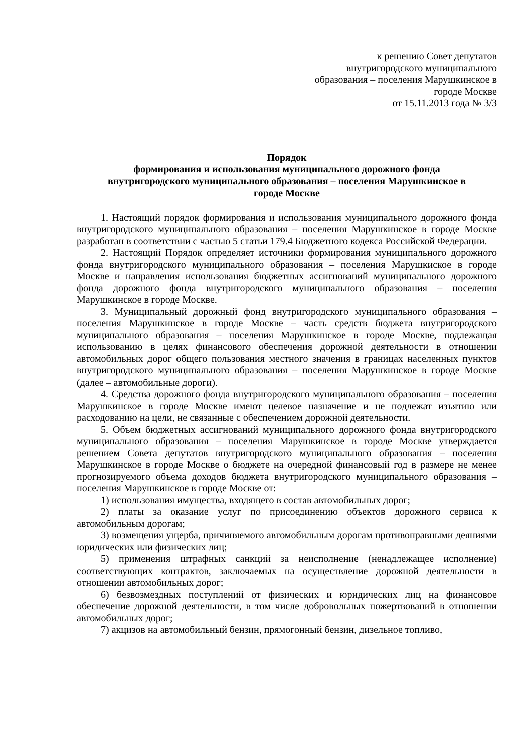к решению Совет депутатов
внутригородского муниципального
образования – поселения Марушкинское в
городе Москве
от 15.11.2013 года № 3/3
Порядок
формирования и использования муниципального дорожного фонда
внутригородского муниципального образования – поселения Марушкинское в
городе Москве
1. Настоящий порядок формирования и использования муниципального дорожного фонда внутригородского муниципального образования – поселения Марушкинское в городе Москве разработан в соответствии с частью 5 статьи 179.4 Бюджетного кодекса Российской Федерации.
2. Настоящий Порядок определяет источники формирования муниципального дорожного фонда внутригородского муниципального образования – поселения Марушкиское в городе Москве и направления использования бюджетных ассигнований муниципального дорожного фонда дорожного фонда внутригородского муниципального образования – поселения Марушкинское в городе Москве.
3. Муниципальный дорожный фонд внутригородского муниципального образования – поселения Марушкинское в городе Москве – часть средств бюджета внутригородского муниципального образования – поселения Марушкинское в городе Москве, подлежащая использованию в целях финансового обеспечения дорожной деятельности в отношении автомобильных дорог общего пользования местного значения в границах населенных пунктов внутригородского муниципального образования – поселения Марушкинское в городе Москве (далее – автомобильные дороги).
4. Средства дорожного фонда внутригородского муниципального образования – поселения Марушкинское в городе Москве имеют целевое назначение и не подлежат изъятию или расходованию на цели, не связанные с обеспечением дорожной деятельности.
5. Объем бюджетных ассигнований муниципального дорожного фонда внутригородского муниципального образования – поселения Марушкинское в городе Москве утверждается решением Совета депутатов внутригородского муниципального образования – поселения Марушкинское в городе Москве о бюджете на очередной финансовый год в размере не менее прогнозируемого объема доходов бюджета внутригородского муниципального образования – поселения Марушкинское в городе Москве от:
1) использования имущества, входящего в состав автомобильных дорог;
2) платы за оказание услуг по присоединению объектов дорожного сервиса к автомобильным дорогам;
3) возмещения ущерба, причиняемого автомобильным дорогам противоправными деяниями юридических или физических лиц;
5) применения штрафных санкций за неисполнение (ненадлежащее исполнение) соответствующих контрактов, заключаемых на осуществление дорожной деятельности в отношении автомобильных дорог;
6) безвозмездных поступлений от физических и юридических лиц на финансовое обеспечение дорожной деятельности, в том числе добровольных пожертвований в отношении автомобильных дорог;
7) акцизов на автомобильный бензин, прямогонный бензин, дизельное топливо,